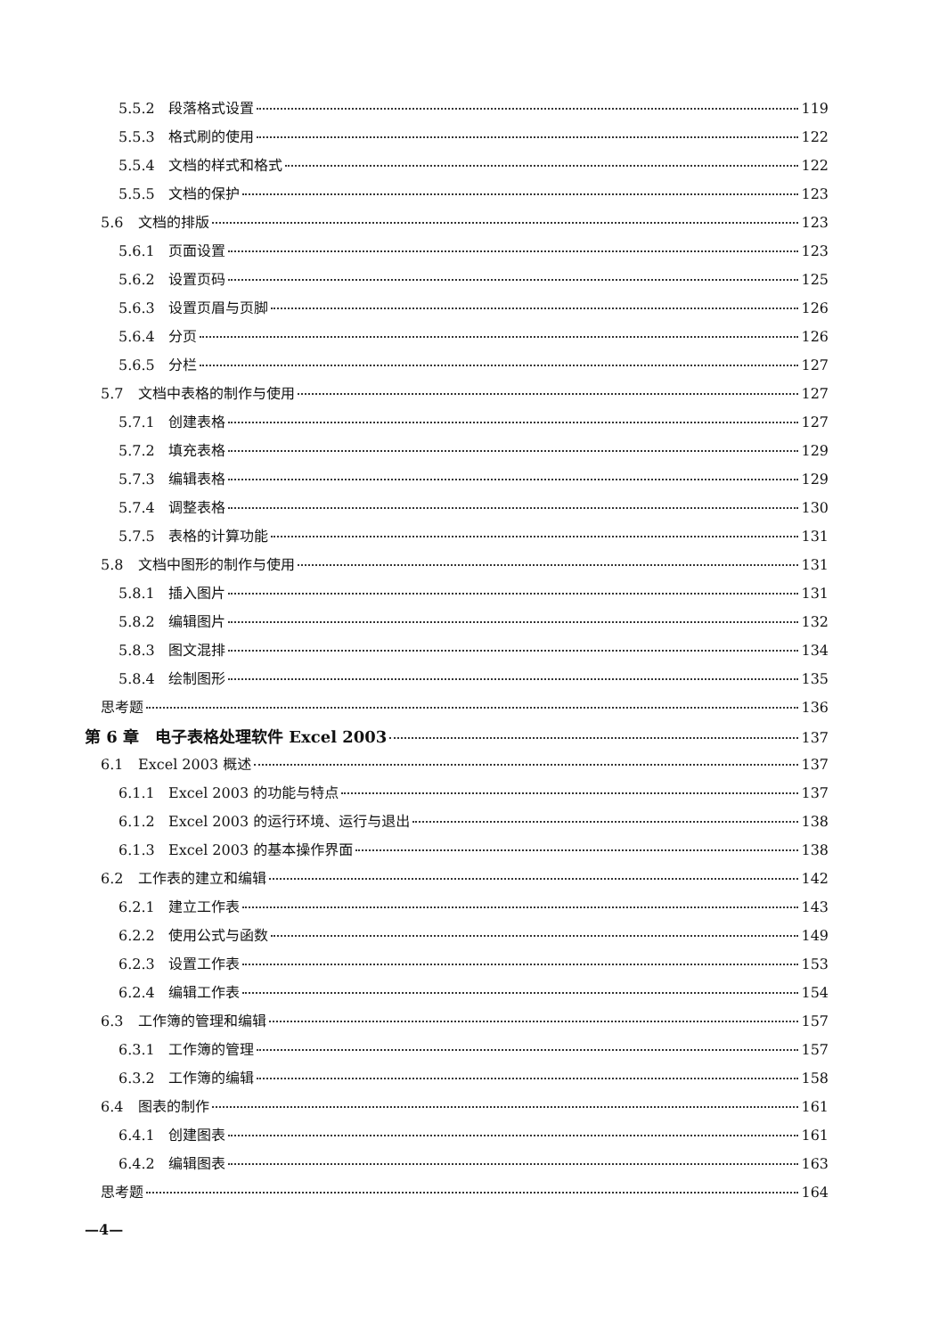5.5.2 段落格式设置 119
5.5.3 格式刷的使用 122
5.5.4 文档的样式和格式 122
5.5.5 文档的保护 123
5.6 文档的排版 123
5.6.1 页面设置 123
5.6.2 设置页码 125
5.6.3 设置页眉与页脚 126
5.6.4 分页 126
5.6.5 分栏 127
5.7 文档中表格的制作与使用 127
5.7.1 创建表格 127
5.7.2 填充表格 129
5.7.3 编辑表格 129
5.7.4 调整表格 130
5.7.5 表格的计算功能 131
5.8 文档中图形的制作与使用 131
5.8.1 插入图片 131
5.8.2 编辑图片 132
5.8.3 图文混排 134
5.8.4 绘制图形 135
思考题 136
第 6 章　电子表格处理软件 Excel 2003 137
6.1 Excel 2003 概述 137
6.1.1 Excel 2003 的功能与特点 137
6.1.2 Excel 2003 的运行环境、运行与退出 138
6.1.3 Excel 2003 的基本操作界面 138
6.2 工作表的建立和编辑 142
6.2.1 建立工作表 143
6.2.2 使用公式与函数 149
6.2.3 设置工作表 153
6.2.4 编辑工作表 154
6.3 工作簿的管理和编辑 157
6.3.1 工作簿的管理 157
6.3.2 工作簿的编辑 158
6.4 图表的制作 161
6.4.1 创建图表 161
6.4.2 编辑图表 163
思考题 164
—4—